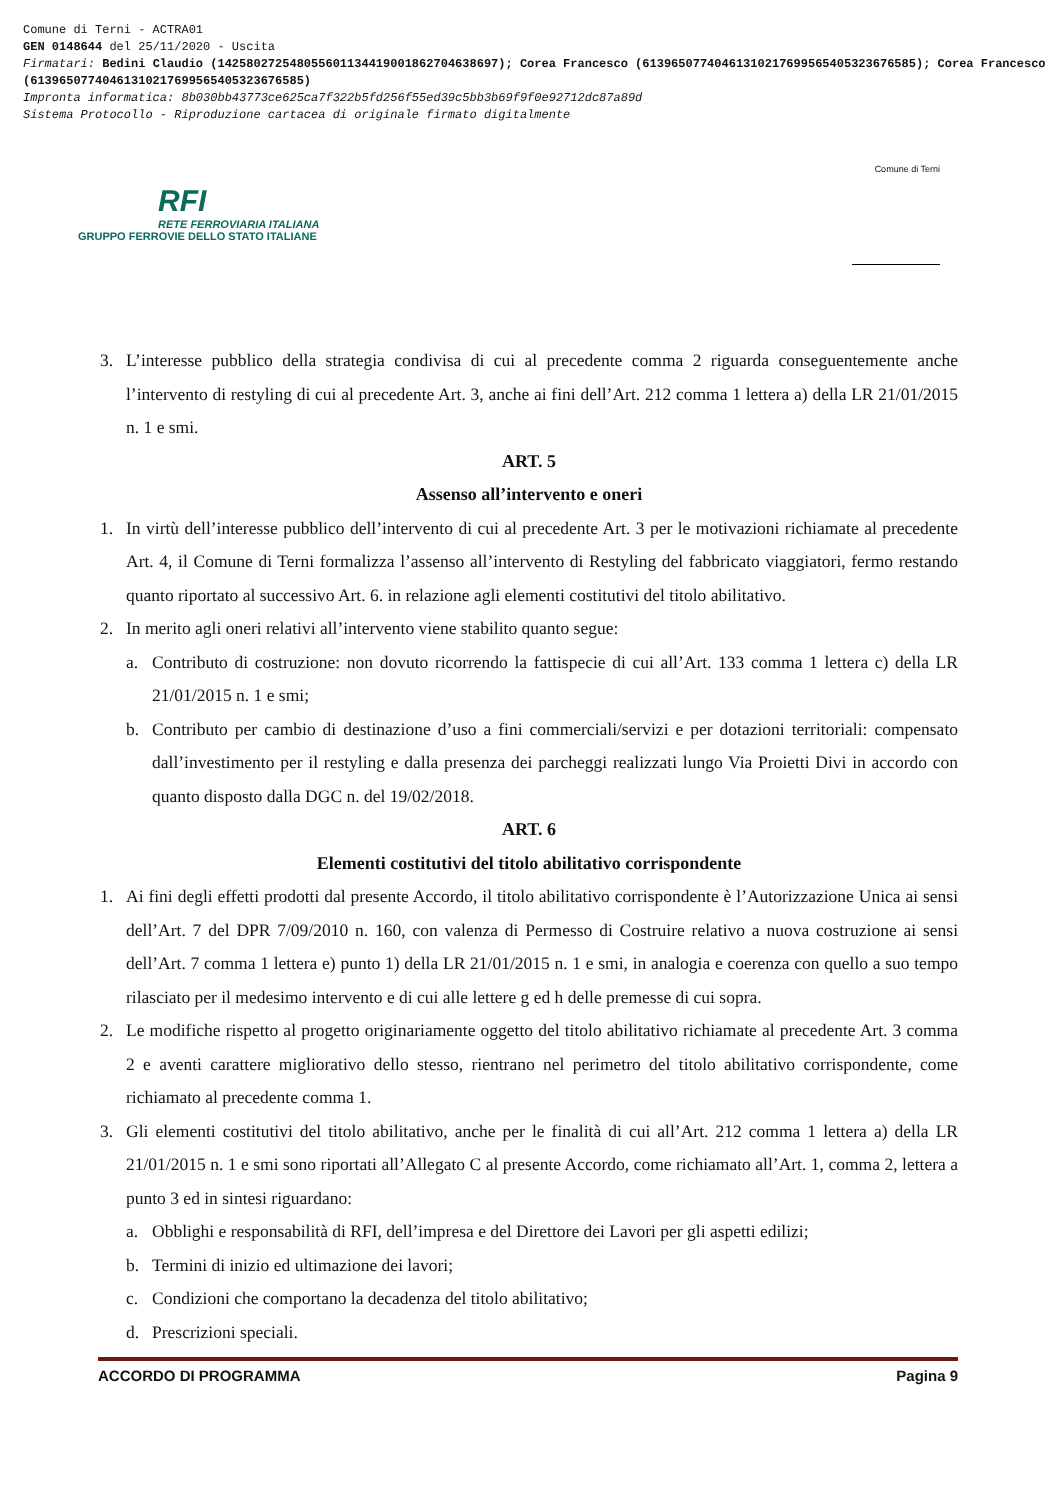Comune di Terni - ACTRA01
GEN 0148644 del 25/11/2020 - Uscita
Firmatari: Bedini Claudio (142580272548055601134419001862704638697); Corea Francesco (61396507740461310217699565405323676585); Corea Francesco (61396507740461310217699565405323676585)
Impronta informatica: 8b030bb43773ce625ca7f322b5fd256f55ed39c5bb3b69f9f0e92712dc87a89d
Sistema Protocollo - Riproduzione cartacea di originale firmato digitalmente
RFI
RETE FERROVIARIA ITALIANA
GRUPPO FERROVIE DELLO STATO ITALIANE
Comune di Terni
3. L’interesse pubblico della strategia condivisa di cui al precedente comma 2 riguarda conseguentemente anche l’intervento di restyling di cui al precedente Art. 3, anche ai fini dell’Art. 212 comma 1 lettera a) della LR 21/01/2015 n. 1 e smi.
ART. 5
Assenso all’intervento e oneri
1. In virtù dell’interesse pubblico dell’intervento di cui al precedente Art. 3 per le motivazioni richiamate al precedente Art. 4, il Comune di Terni formalizza l’assenso all’intervento di Restyling del fabbricato viaggiatori, fermo restando quanto riportato al successivo Art. 6. in relazione agli elementi costitutivi del titolo abilitativo.
2. In merito agli oneri relativi all’intervento viene stabilito quanto segue:
a. Contributo di costruzione: non dovuto ricorrendo la fattispecie di cui all’Art. 133 comma 1 lettera c) della LR 21/01/2015 n. 1 e smi;
b. Contributo per cambio di destinazione d’uso a fini commerciali/servizi e per dotazioni territoriali: compensato dall’investimento per il restyling e dalla presenza dei parcheggi realizzati lungo Via Proietti Divi in accordo con quanto disposto dalla DGC n. del 19/02/2018.
ART. 6
Elementi costitutivi del titolo abilitativo corrispondente
1. Ai fini degli effetti prodotti dal presente Accordo, il titolo abilitativo corrispondente è l’Autorizzazione Unica ai sensi dell’Art. 7 del DPR 7/09/2010 n. 160, con valenza di Permesso di Costruire relativo a nuova costruzione ai sensi dell’Art. 7 comma 1 lettera e) punto 1) della LR 21/01/2015 n. 1 e smi, in analogia e coerenza con quello a suo tempo rilasciato per il medesimo intervento e di cui alle lettere g ed h delle premesse di cui sopra.
2. Le modifiche rispetto al progetto originariamente oggetto del titolo abilitativo richiamate al precedente Art. 3 comma 2 e aventi carattere migliorativo dello stesso, rientrano nel perimetro del titolo abilitativo corrispondente, come richiamato al precedente comma 1.
3. Gli elementi costitutivi del titolo abilitativo, anche per le finalità di cui all’Art. 212 comma 1 lettera a) della LR 21/01/2015 n. 1 e smi sono riportati all’Allegato C al presente Accordo, come richiamato all’Art. 1, comma 2, lettera a punto 3 ed in sintesi riguardano:
a. Obblighi e responsabilità di RFI, dell’impresa e del Direttore dei Lavori per gli aspetti edilizi;
b. Termini di inizio ed ultimazione dei lavori;
c. Condizioni che comportano la decadenza del titolo abilitativo;
d. Prescrizioni speciali.
ACCORDO DI PROGRAMMA Pagina 9